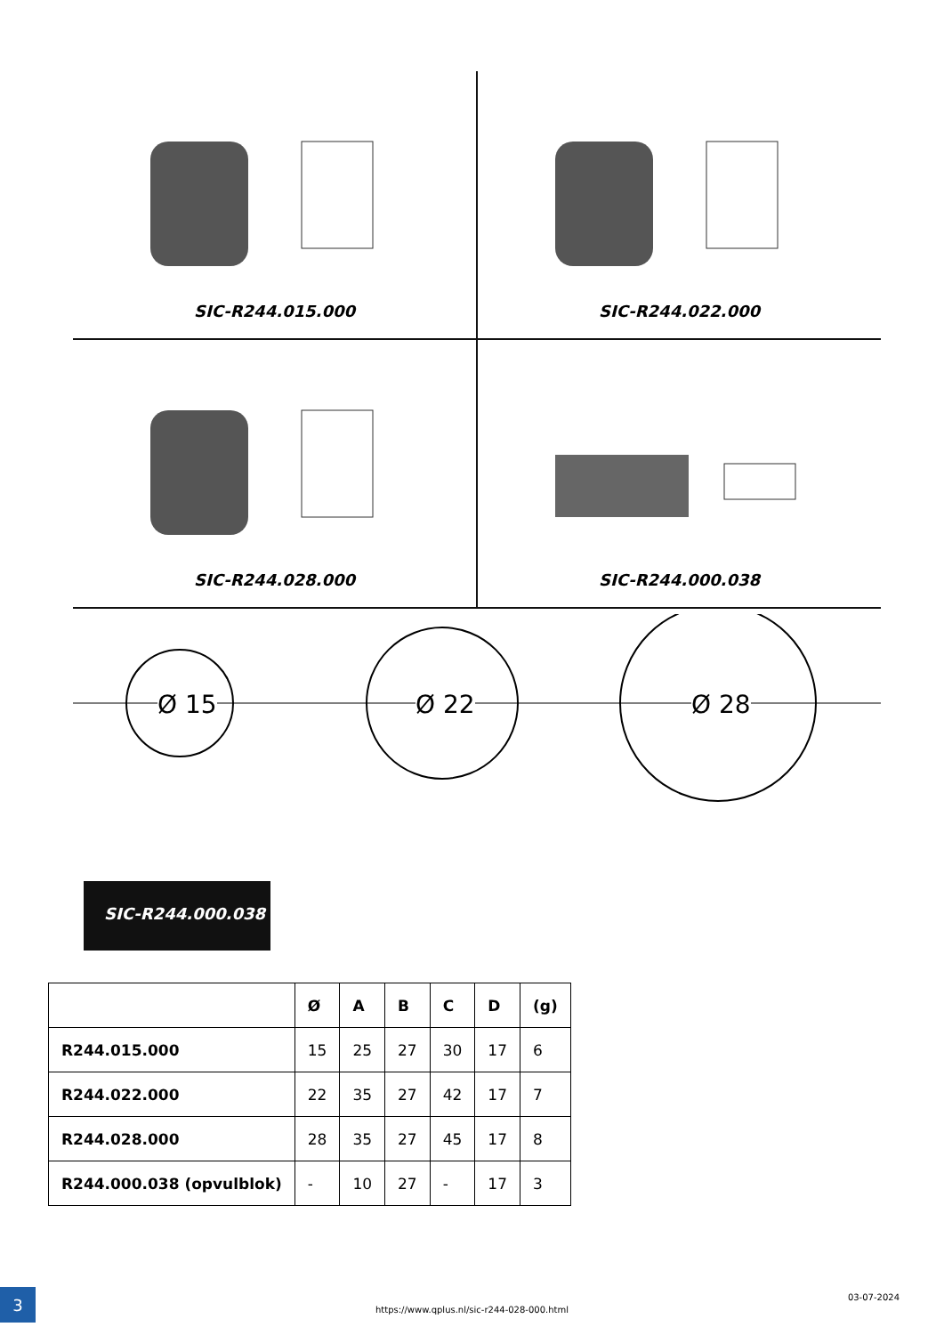SIC-R244.015.000 SIC-R244.022.000
SIC-R244.028.000 SIC-R244.000.038
Ø 15 Ø 22 Ø 28
SIC-R244.000.038
| | Ø | A | B | C | D | (g) |
| --- | --- | --- | --- | --- | --- | --- |
| R244.015.000 | 15 | 25 | 27 | 30 | 17 | 6 |
| R244.022.000 | 22 | 35 | 27 | 42 | 17 | 7 |
| R244.028.000 | 28 | 35 | 27 | 45 | 17 | 8 |
| R244.000.038 (opvulblok) | - | 10 | 27 | - | 17 | 3 |
3
https://www.qplus.nl/sic-r244-028-000.html
03-07-2024